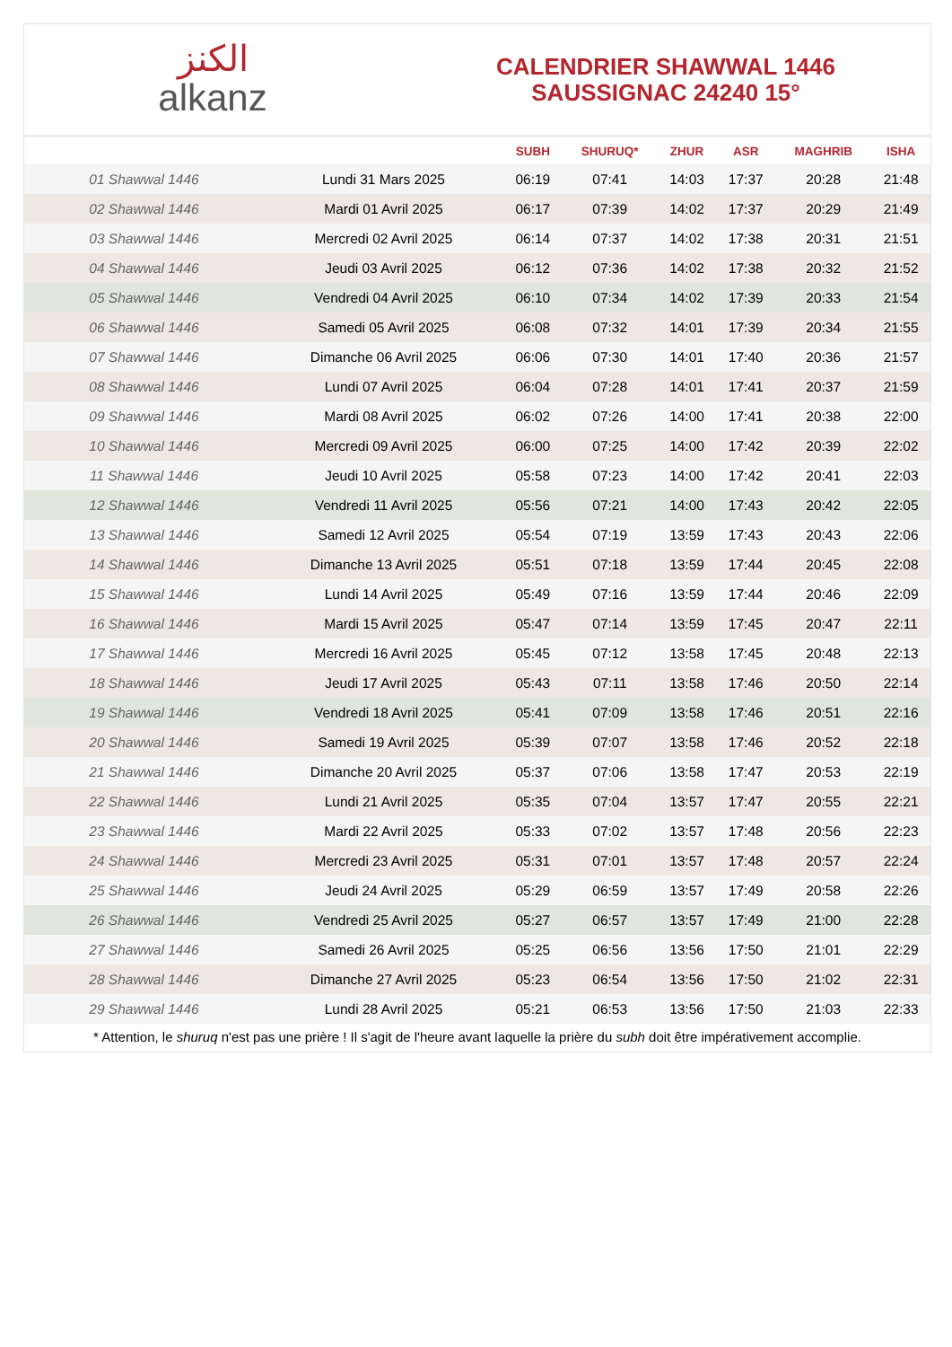ﺍﻟﻜﻨﺰ
alkanz
CALENDRIER SHAWWAL 1446
SAUSSIGNAC 24240 15°
| | | SUBH | SHURUQ* | ZHUR | ASR | MAGHRIB | ISHA |
| --- | --- | --- | --- | --- | --- | --- | --- |
| 01 Shawwal 1446 | Lundi 31 Mars 2025 | 06:19 | 07:41 | 14:03 | 17:37 | 20:28 | 21:48 |
| 02 Shawwal 1446 | Mardi 01 Avril 2025 | 06:17 | 07:39 | 14:02 | 17:37 | 20:29 | 21:49 |
| 03 Shawwal 1446 | Mercredi 02 Avril 2025 | 06:14 | 07:37 | 14:02 | 17:38 | 20:31 | 21:51 |
| 04 Shawwal 1446 | Jeudi 03 Avril 2025 | 06:12 | 07:36 | 14:02 | 17:38 | 20:32 | 21:52 |
| 05 Shawwal 1446 | Vendredi 04 Avril 2025 | 06:10 | 07:34 | 14:02 | 17:39 | 20:33 | 21:54 |
| 06 Shawwal 1446 | Samedi 05 Avril 2025 | 06:08 | 07:32 | 14:01 | 17:39 | 20:34 | 21:55 |
| 07 Shawwal 1446 | Dimanche 06 Avril 2025 | 06:06 | 07:30 | 14:01 | 17:40 | 20:36 | 21:57 |
| 08 Shawwal 1446 | Lundi 07 Avril 2025 | 06:04 | 07:28 | 14:01 | 17:41 | 20:37 | 21:59 |
| 09 Shawwal 1446 | Mardi 08 Avril 2025 | 06:02 | 07:26 | 14:00 | 17:41 | 20:38 | 22:00 |
| 10 Shawwal 1446 | Mercredi 09 Avril 2025 | 06:00 | 07:25 | 14:00 | 17:42 | 20:39 | 22:02 |
| 11 Shawwal 1446 | Jeudi 10 Avril 2025 | 05:58 | 07:23 | 14:00 | 17:42 | 20:41 | 22:03 |
| 12 Shawwal 1446 | Vendredi 11 Avril 2025 | 05:56 | 07:21 | 14:00 | 17:43 | 20:42 | 22:05 |
| 13 Shawwal 1446 | Samedi 12 Avril 2025 | 05:54 | 07:19 | 13:59 | 17:43 | 20:43 | 22:06 |
| 14 Shawwal 1446 | Dimanche 13 Avril 2025 | 05:51 | 07:18 | 13:59 | 17:44 | 20:45 | 22:08 |
| 15 Shawwal 1446 | Lundi 14 Avril 2025 | 05:49 | 07:16 | 13:59 | 17:44 | 20:46 | 22:09 |
| 16 Shawwal 1446 | Mardi 15 Avril 2025 | 05:47 | 07:14 | 13:59 | 17:45 | 20:47 | 22:11 |
| 17 Shawwal 1446 | Mercredi 16 Avril 2025 | 05:45 | 07:12 | 13:58 | 17:45 | 20:48 | 22:13 |
| 18 Shawwal 1446 | Jeudi 17 Avril 2025 | 05:43 | 07:11 | 13:58 | 17:46 | 20:50 | 22:14 |
| 19 Shawwal 1446 | Vendredi 18 Avril 2025 | 05:41 | 07:09 | 13:58 | 17:46 | 20:51 | 22:16 |
| 20 Shawwal 1446 | Samedi 19 Avril 2025 | 05:39 | 07:07 | 13:58 | 17:46 | 20:52 | 22:18 |
| 21 Shawwal 1446 | Dimanche 20 Avril 2025 | 05:37 | 07:06 | 13:58 | 17:47 | 20:53 | 22:19 |
| 22 Shawwal 1446 | Lundi 21 Avril 2025 | 05:35 | 07:04 | 13:57 | 17:47 | 20:55 | 22:21 |
| 23 Shawwal 1446 | Mardi 22 Avril 2025 | 05:33 | 07:02 | 13:57 | 17:48 | 20:56 | 22:23 |
| 24 Shawwal 1446 | Mercredi 23 Avril 2025 | 05:31 | 07:01 | 13:57 | 17:48 | 20:57 | 22:24 |
| 25 Shawwal 1446 | Jeudi 24 Avril 2025 | 05:29 | 06:59 | 13:57 | 17:49 | 20:58 | 22:26 |
| 26 Shawwal 1446 | Vendredi 25 Avril 2025 | 05:27 | 06:57 | 13:57 | 17:49 | 21:00 | 22:28 |
| 27 Shawwal 1446 | Samedi 26 Avril 2025 | 05:25 | 06:56 | 13:56 | 17:50 | 21:01 | 22:29 |
| 28 Shawwal 1446 | Dimanche 27 Avril 2025 | 05:23 | 06:54 | 13:56 | 17:50 | 21:02 | 22:31 |
| 29 Shawwal 1446 | Lundi 28 Avril 2025 | 05:21 | 06:53 | 13:56 | 17:50 | 21:03 | 22:33 |
* Attention, le shuruq n'est pas une prière ! Il s'agit de l'heure avant laquelle la prière du subh doit être impérativement accomplie.